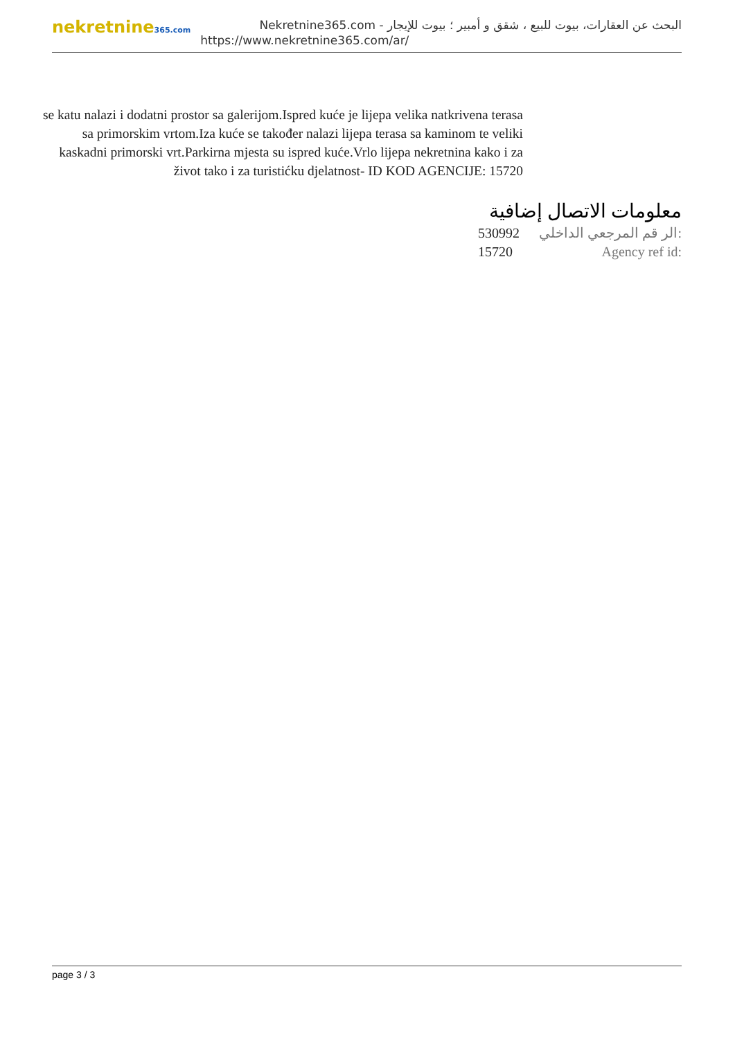nekretnine365.com
البحث عن العقارات، بيوت للبيع ، شقق و أمبير ؛ بيوت للإيجار - Nekretnine365.com
https://www.nekretnine365.com/ar/
se katu nalazi i dodatni prostor sa galerijom.Ispred kuće je lijepa velika natkrivena terasa sa primorskim vrtom.Iza kuće se također nalazi lijepa terasa sa kaminom te veliki kaskadni primorski vrt.Parkirna mjesta su ispred kuće.Vrlo lijepa nekretnina kako i za život tako i za turistićku djelatnost- ID KOD AGENCIJE: 15720
معلومات الاتصال إضافية
530992 الر قم المرجعي الداخلي:
15720 Agency ref id:
page 3 / 3